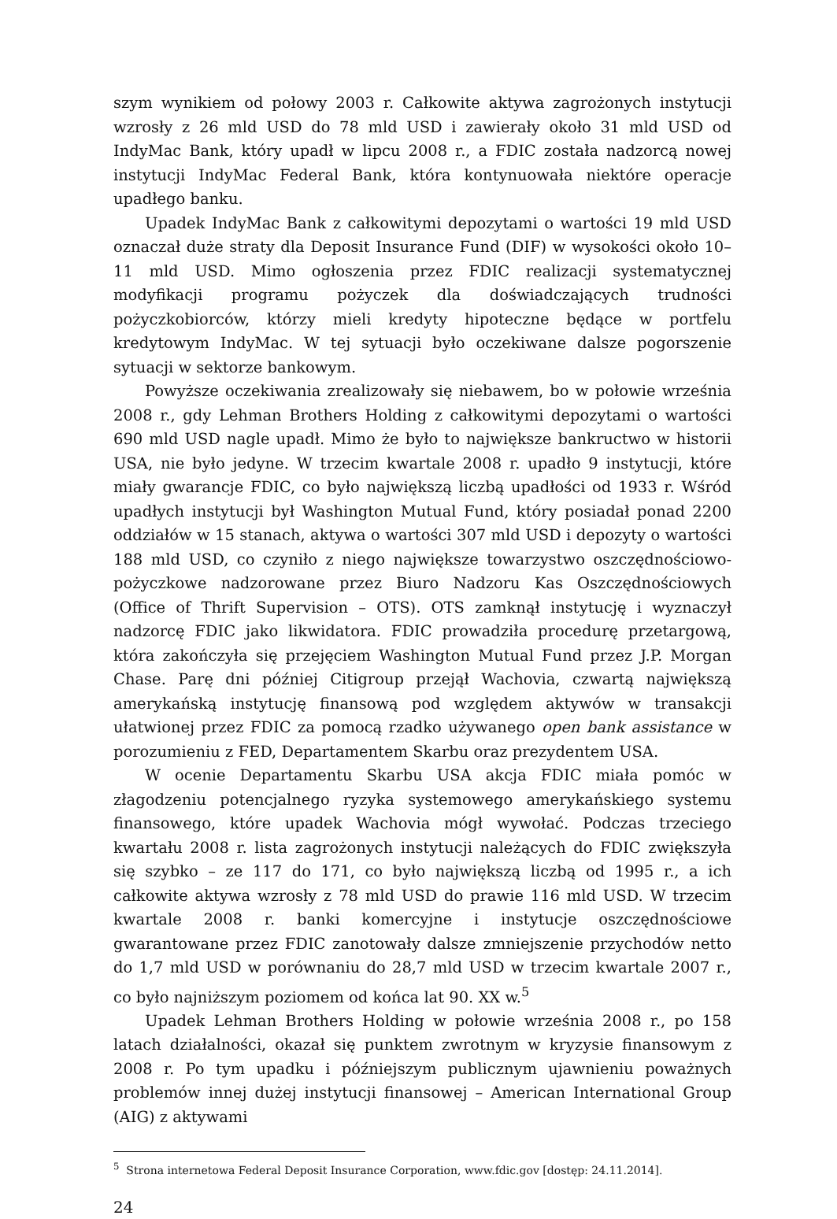szym wynikiem od połowy 2003 r. Całkowite aktywa zagrożonych instytucji wzrosły z 26 mld USD do 78 mld USD i zawierały około 31 mld USD od IndyMac Bank, który upadł w lipcu 2008 r., a FDIC została nadzorcą nowej instytucji IndyMac Federal Bank, która kontynuowała niektóre operacje upadłego banku.
Upadek IndyMac Bank z całkowitymi depozytami o wartości 19 mld USD oznaczał duże straty dla Deposit Insurance Fund (DIF) w wysokości około 10–11 mld USD. Mimo ogłoszenia przez FDIC realizacji systematycznej modyfikacji programu pożyczek dla doświadczających trudności pożyczkobiorców, którzy mieli kredyty hipoteczne będące w portfelu kredytowym IndyMac. W tej sytuacji było oczekiwane dalsze pogorszenie sytuacji w sektorze bankowym.
Powyższe oczekiwania zrealizowały się niebawem, bo w połowie września 2008 r., gdy Lehman Brothers Holding z całkowitymi depozytami o wartości 690 mld USD nagle upadł. Mimo że było to największe bankructwo w historii USA, nie było jedyne. W trzecim kwartale 2008 r. upadło 9 instytucji, które miały gwarancje FDIC, co było największą liczbą upadłości od 1933 r. Wśród upadłych instytucji był Washington Mutual Fund, który posiadał ponad 2200 oddziałów w 15 stanach, aktywa o wartości 307 mld USD i depozyty o wartości 188 mld USD, co czyniło z niego największe towarzystwo oszczędnościowo-pożyczkowe nadzorowane przez Biuro Nadzoru Kas Oszczędnościowych (Office of Thrift Supervision – OTS). OTS zamknął instytucję i wyznaczył nadzorcę FDIC jako likwidatora. FDIC prowadziła procedurę przetargową, która zakończyła się przejęciem Washington Mutual Fund przez J.P. Morgan Chase. Parę dni później Citigroup przejął Wachovia, czwartą największą amerykańską instytucję finansową pod względem aktywów w transakcji ułatwionej przez FDIC za pomocą rzadko używanego open bank assistance w porozumieniu z FED, Departamentem Skarbu oraz prezydentem USA.
W ocenie Departamentu Skarbu USA akcja FDIC miała pomóc w złagodzeniu potencjalnego ryzyka systemowego amerykańskiego systemu finansowego, które upadek Wachovia mógł wywołać. Podczas trzeciego kwartału 2008 r. lista zagrożonych instytucji należących do FDIC zwiększyła się szybko – ze 117 do 171, co było największą liczbą od 1995 r., a ich całkowite aktywa wzrosły z 78 mld USD do prawie 116 mld USD. W trzecim kwartale 2008 r. banki komercyjne i instytucje oszczędnościowe gwarantowane przez FDIC zanotowały dalsze zmniejszenie przychodów netto do 1,7 mld USD w porównaniu do 28,7 mld USD w trzecim kwartale 2007 r., co było najniższym poziomem od końca lat 90. XX w.<sup>5</sup>
Upadek Lehman Brothers Holding w połowie września 2008 r., po 158 latach działalności, okazał się punktem zwrotnym w kryzysie finansowym z 2008 r. Po tym upadku i późniejszym publicznym ujawnieniu poważnych problemów innej dużej instytucji finansowej – American International Group (AIG) z aktywami
<sup>5</sup> Strona internetowa Federal Deposit Insurance Corporation, www.fdic.gov [dostęp: 24.11.2014].
24